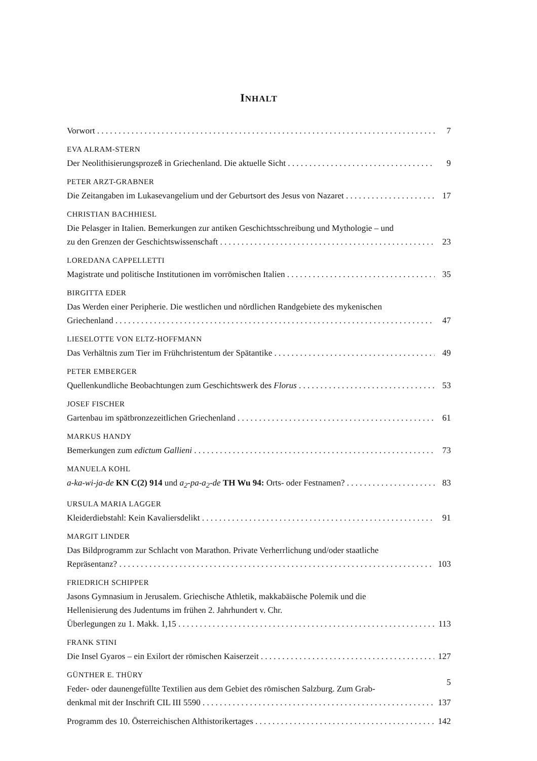INHALT
Vorwort 7
EVA ALRAM-STERN
Der Neolithisierungsprozeß in Griechenland. Die aktuelle Sicht 9
PETER ARZT-GRABNER
Die Zeitangaben im Lukasevangelium und der Geburtsort des Jesus von Nazaret 17
CHRISTIAN BACHHIESL
Die Pelasger in Italien. Bemerkungen zur antiken Geschichtsschreibung und Mythologie – und
zu den Grenzen der Geschichtswissenschaft 23
LOREDANA CAPPELLETTI
Magistrate und politische Institutionen im vorrömischen Italien 35
BIRGITTA EDER
Das Werden einer Peripherie. Die westlichen und nördlichen Randgebiete des mykenischen
Griechenland 47
LIESELOTTE VON ELTZ-HOFFMANN
Das Verhältnis zum Tier im Frühchristentum der Spätantike 49
PETER EMBERGER
Quellenkundliche Beobachtungen zum Geschichtswerk des Florus 53
JOSEF FISCHER
Gartenbau im spätbronzezeitlichen Griechenland 61
MARKUS HANDY
Bemerkungen zum edictum Gallieni 73
MANUELA KOHL
a-ka-wi-ja-de KN C(2) 914 und a<sub>2</sub>-pa-a<sub>2</sub>-de TH Wu 94: Orts- oder Festnamen? 83
URSULA MARIA LAGGER
Kleiderdiebstahl: Kein Kavaliersdelikt 91
MARGIT LINDER
Das Bildprogramm zur Schlacht von Marathon. Private Verherrlichung und/oder staatliche
Repräsentanz? 103
FRIEDRICH SCHIPPER
Jasons Gymnasium in Jerusalem. Griechische Athletik, makkabäische Polemik und die
Hellenisierung des Judentums im frühen 2. Jahrhundert v. Chr.
Überlegungen zu 1. Makk. 1,15 113
FRANK STINI
Die Insel Gyaros – ein Exilort der römischen Kaiserzeit 127
GÜNTHER E. THÜRY
Feder- oder daunengefüllte Textilien aus dem Gebiet des römischen Salzburg. Zum Grab-
denkmal mit der Inschrift CIL III 5590 137
Programm des 10. Österreichischen Althistorikertages 142
5